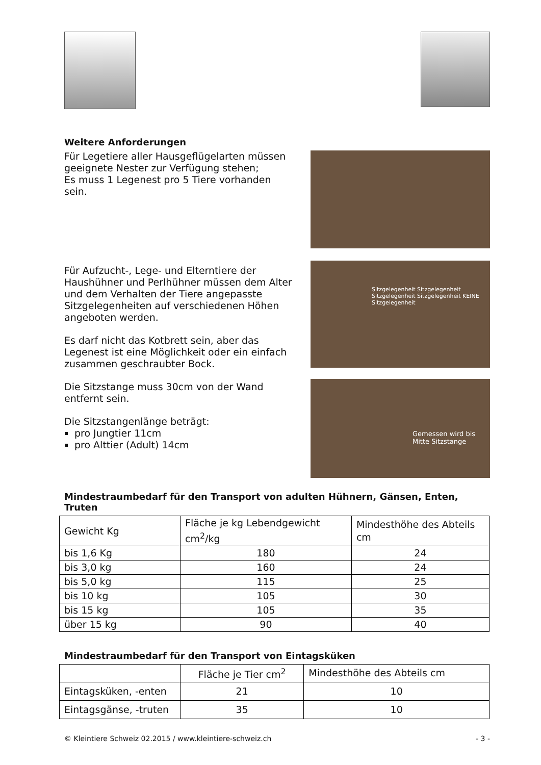Weitere Anforderungen
Für Legetiere aller Hausgeflügelarten müssen geeignete Nester zur Verfügung stehen;
Es muss 1 Legenest pro 5 Tiere vorhanden sein.
Für Aufzucht-, Lege- und Elterntiere der Haushühner und Perlhühner müssen dem Alter und dem Verhalten der Tiere angepasste Sitzgelegenheiten auf verschiedenen Höhen angeboten werden.
Es darf nicht das Kotbrett sein, aber das Legenest ist eine Möglichkeit oder ein einfach zusammen geschraubter Bock.
Die Sitzstange muss 30cm von der Wand entfernt sein.
Die Sitzstangenlänge beträgt:
pro Jungtier 11cm
pro Alttier (Adult) 14cm
Sitzgelegenheit Sitzgelegenheit Sitzgelegenheit Sitzgelegenheit KEINE Sitzgelegenheit
Gemessen wird bis Mitte Sitzstange
Mindestraumbedarf für den Transport von adulten Hühnern, Gänsen, Enten, Truten
| Gewicht Kg | Fläche je kg Lebendgewicht cm<sup>2</sup>/kg | Mindesthöhe des Abteils cm |
| bis 1,6 Kg | 180 | 24 |
| bis 3,0 kg | 160 | 24 |
| bis 5,0 kg | 115 | 25 |
| bis 10 kg | 105 | 30 |
| bis 15 kg | 105 | 35 |
| über 15 kg | 90 | 40 |
Mindestraumbedarf für den Transport von Eintagsküken
| | Fläche je Tier cm<sup>2</sup> | Mindesthöhe des Abteils cm |
| Eintagsküken, -enten | 21 | 10 |
| Eintagsgänse, -truten | 35 | 10 |
© Kleintiere Schweiz 02.2015 / www.kleintiere-schweiz.ch - 3 -